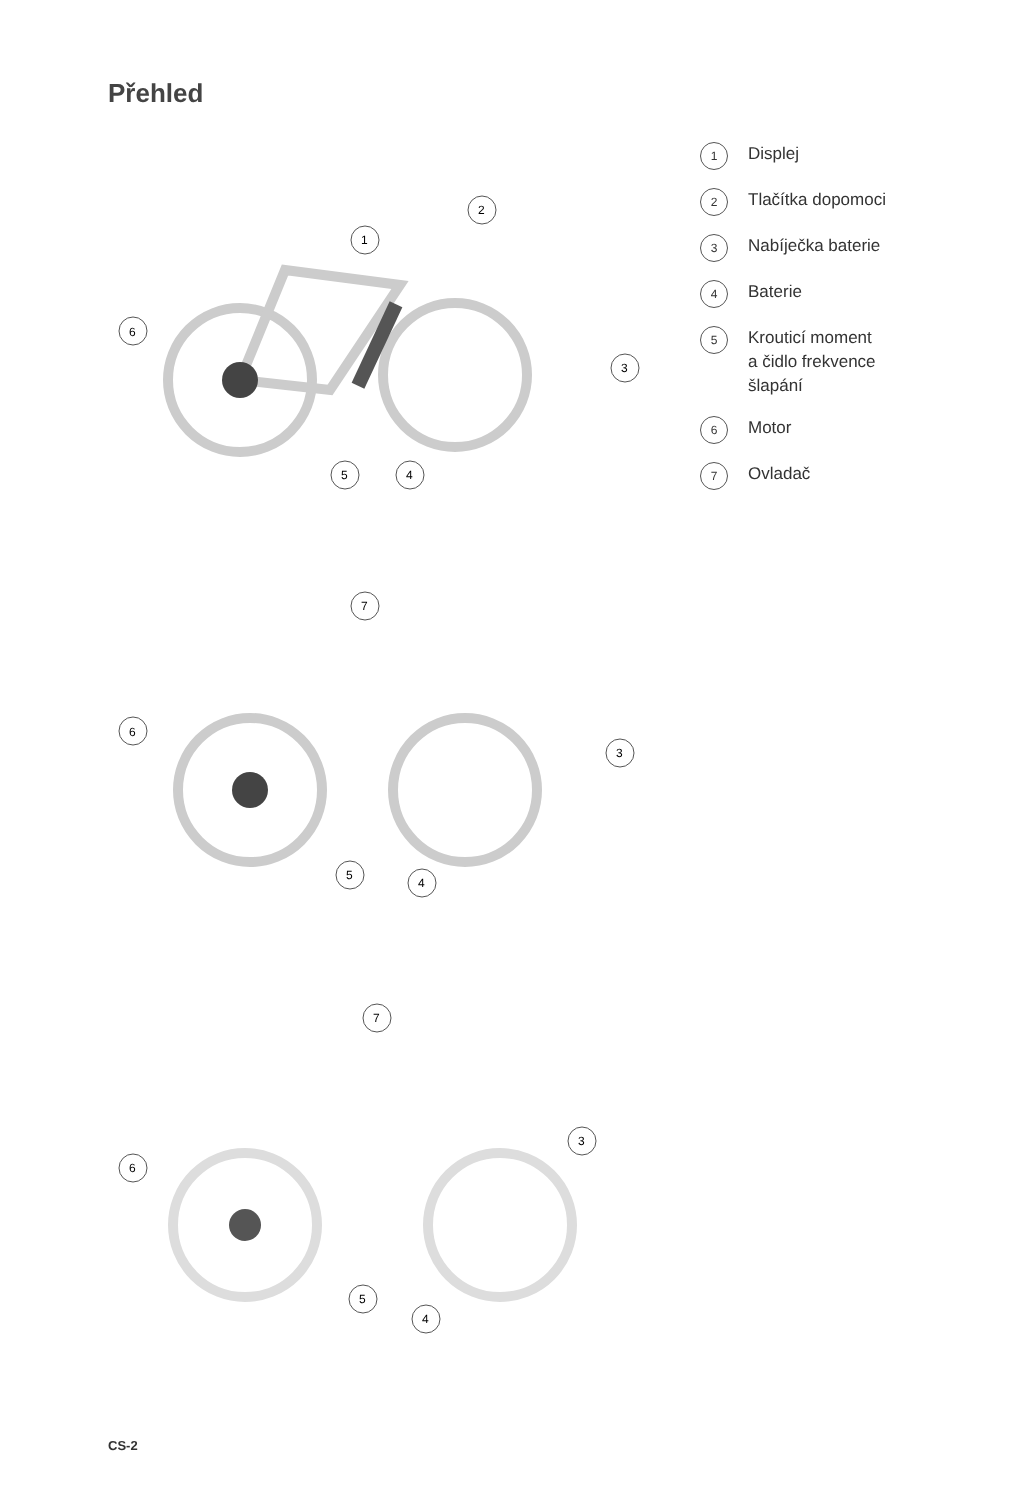Přehled
1
Displej
2
Tlačítka dopomoci
3
Nabíječka baterie
4
Baterie
5
Krouticí moment
a čidlo frekvence
šlapání
6
Motor
7
Ovladač
6
1
5
4
3
2
6
7
5
4
3
6
7
5
4
3
CS-2